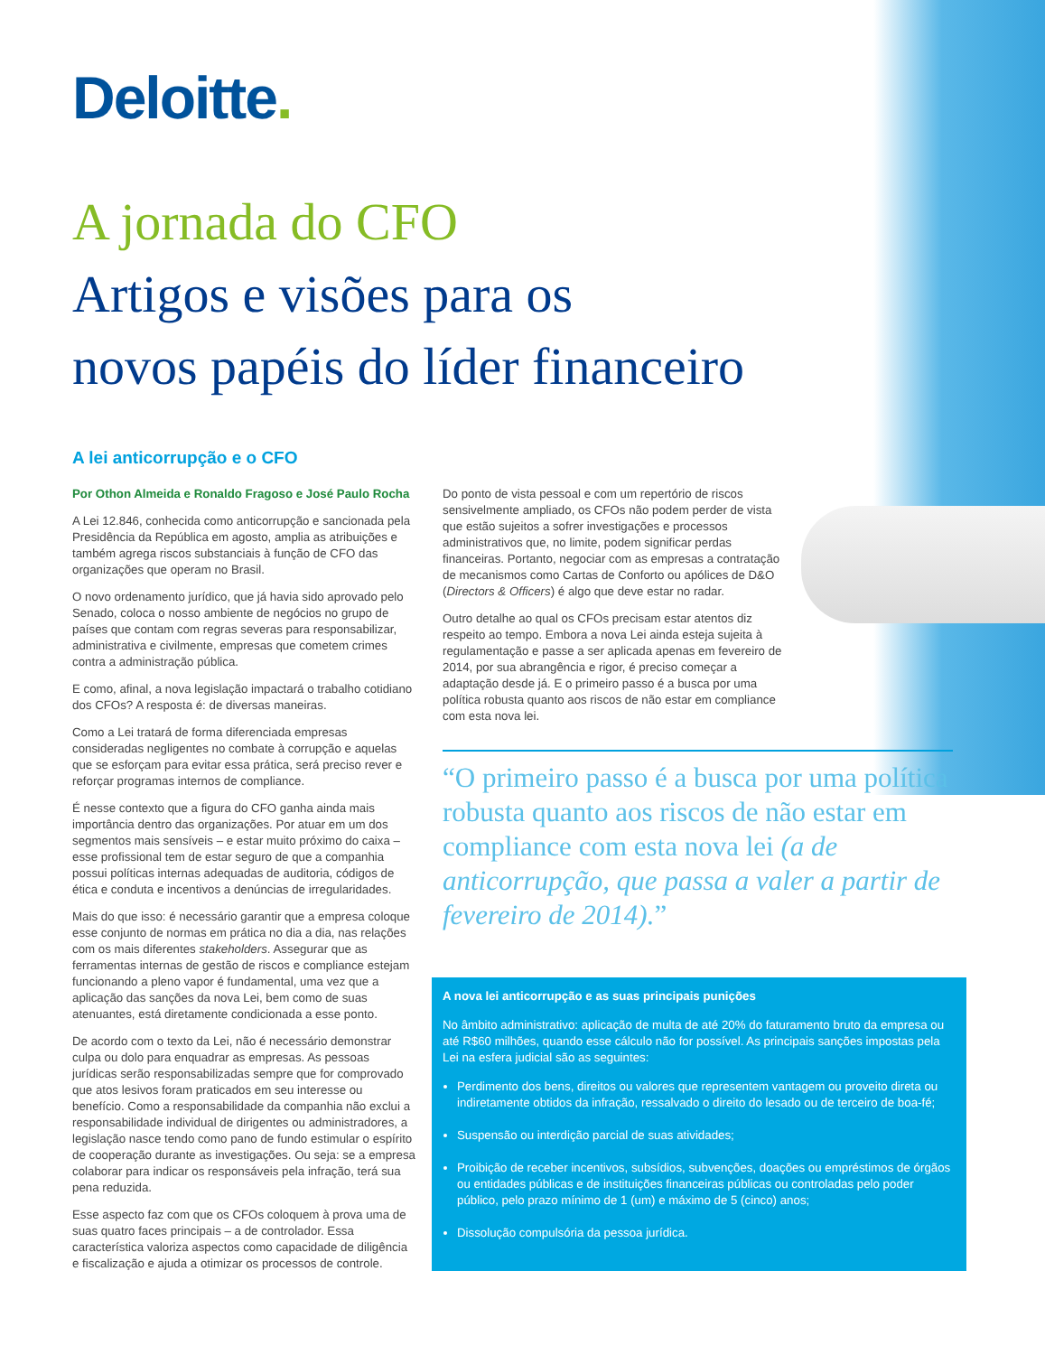Deloitte.
A jornada do CFO
Artigos e visões para os
novos papéis do líder financeiro
A lei anticorrupção e o CFO
Por Othon Almeida e Ronaldo Fragoso e José Paulo Rocha
A Lei 12.846, conhecida como anticorrupção e sancionada pela Presidência da República em agosto, amplia as atribuições e também agrega riscos substanciais à função de CFO das organizações que operam no Brasil.
O novo ordenamento jurídico, que já havia sido aprovado pelo Senado, coloca o nosso ambiente de negócios no grupo de países que contam com regras severas para responsabilizar, administrativa e civilmente, empresas que cometem crimes contra a administração pública.
E como, afinal, a nova legislação impactará o trabalho cotidiano dos CFOs? A resposta é: de diversas maneiras.
Como a Lei tratará de forma diferenciada empresas consideradas negligentes no combate à corrupção e aquelas que se esforçam para evitar essa prática, será preciso rever e reforçar programas internos de compliance.
É nesse contexto que a figura do CFO ganha ainda mais importância dentro das organizações. Por atuar em um dos segmentos mais sensíveis – e estar muito próximo do caixa – esse profissional tem de estar seguro de que a companhia possui políticas internas adequadas de auditoria, códigos de ética e conduta e incentivos a denúncias de irregularidades.
Mais do que isso: é necessário garantir que a empresa coloque esse conjunto de normas em prática no dia a dia, nas relações com os mais diferentes stakeholders. Assegurar que as ferramentas internas de gestão de riscos e compliance estejam funcionando a pleno vapor é fundamental, uma vez que a aplicação das sanções da nova Lei, bem como de suas atenuantes, está diretamente condicionada a esse ponto.
De acordo com o texto da Lei, não é necessário demonstrar culpa ou dolo para enquadrar as empresas. As pessoas jurídicas serão responsabilizadas sempre que for comprovado que atos lesivos foram praticados em seu interesse ou benefício. Como a responsabilidade da companhia não exclui a responsabilidade individual de dirigentes ou administradores, a legislação nasce tendo como pano de fundo estimular o espírito de cooperação durante as investigações. Ou seja: se a empresa colaborar para indicar os responsáveis pela infração, terá sua pena reduzida.
Esse aspecto faz com que os CFOs coloquem à prova uma de suas quatro faces principais – a de controlador. Essa característica valoriza aspectos como capacidade de diligência e fiscalização e ajuda a otimizar os processos de controle.
Do ponto de vista pessoal e com um repertório de riscos sensivelmente ampliado, os CFOs não podem perder de vista que estão sujeitos a sofrer investigações e processos administrativos que, no limite, podem significar perdas financeiras. Portanto, negociar com as empresas a contratação de mecanismos como Cartas de Conforto ou apólices de D&O (Directors & Officers) é algo que deve estar no radar.
Outro detalhe ao qual os CFOs precisam estar atentos diz respeito ao tempo. Embora a nova Lei ainda esteja sujeita à regulamentação e passe a ser aplicada apenas em fevereiro de 2014, por sua abrangência e rigor, é preciso começar a adaptação desde já. E o primeiro passo é a busca por uma política robusta quanto aos riscos de não estar em compliance com esta nova lei.
“O primeiro passo é a busca por uma política robusta quanto aos riscos de não estar em compliance com esta nova lei (a de anticorrupção, que passa a valer a partir de fevereiro de 2014).”
A nova lei anticorrupção e as suas principais punições
No âmbito administrativo: aplicação de multa de até 20% do faturamento bruto da empresa ou até R$60 milhões, quando esse cálculo não for possível. As principais sanções impostas pela Lei na esfera judicial são as seguintes:
Perdimento dos bens, direitos ou valores que representem vantagem ou proveito direta ou indiretamente obtidos da infração, ressalvado o direito do lesado ou de terceiro de boa-fé;
Suspensão ou interdição parcial de suas atividades;
Proibição de receber incentivos, subsídios, subvenções, doações ou empréstimos de órgãos ou entidades públicas e de instituições financeiras públicas ou controladas pelo poder público, pelo prazo mínimo de 1 (um) e máximo de 5 (cinco) anos;
Dissolução compulsória da pessoa jurídica.